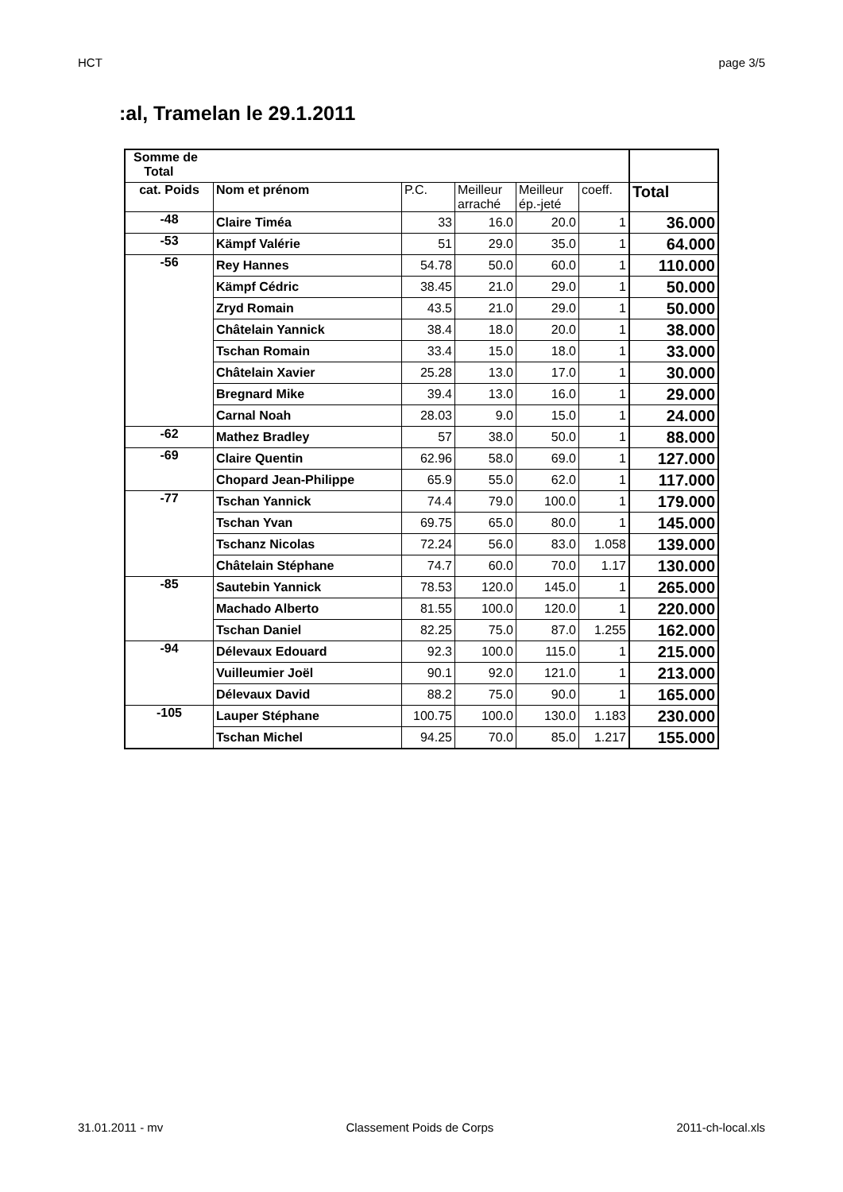HCT page 3/5
:al, Tramelan le 29.1.2011
| Somme de Total | | | | | | |
| --- | --- | --- | --- | --- | --- | --- |
| cat. Poids | Nom et prénom | P.C. | Meilleur arraché | Meilleur ép.-jeté | coeff. | Total |
| -48 | Claire Timéa | 33 | 16.0 | 20.0 | 1 | 36.000 |
| -53 | Kämpf Valérie | 51 | 29.0 | 35.0 | 1 | 64.000 |
| -56 | Rey Hannes | 54.78 | 50.0 | 60.0 | 1 | 110.000 |
| | Kämpf Cédric | 38.45 | 21.0 | 29.0 | 1 | 50.000 |
| | Zryd Romain | 43.5 | 21.0 | 29.0 | 1 | 50.000 |
| | Châtelain Yannick | 38.4 | 18.0 | 20.0 | 1 | 38.000 |
| | Tschan Romain | 33.4 | 15.0 | 18.0 | 1 | 33.000 |
| | Châtelain Xavier | 25.28 | 13.0 | 17.0 | 1 | 30.000 |
| | Bregnard Mike | 39.4 | 13.0 | 16.0 | 1 | 29.000 |
| | Carnal Noah | 28.03 | 9.0 | 15.0 | 1 | 24.000 |
| -62 | Mathez Bradley | 57 | 38.0 | 50.0 | 1 | 88.000 |
| -69 | Claire Quentin | 62.96 | 58.0 | 69.0 | 1 | 127.000 |
| | Chopard Jean-Philippe | 65.9 | 55.0 | 62.0 | 1 | 117.000 |
| -77 | Tschan Yannick | 74.4 | 79.0 | 100.0 | 1 | 179.000 |
| | Tschan Yvan | 69.75 | 65.0 | 80.0 | 1 | 145.000 |
| | Tschanz Nicolas | 72.24 | 56.0 | 83.0 | 1.058 | 139.000 |
| | Châtelain Stéphane | 74.7 | 60.0 | 70.0 | 1.17 | 130.000 |
| -85 | Sautebin Yannick | 78.53 | 120.0 | 145.0 | 1 | 265.000 |
| | Machado Alberto | 81.55 | 100.0 | 120.0 | 1 | 220.000 |
| | Tschan Daniel | 82.25 | 75.0 | 87.0 | 1.255 | 162.000 |
| -94 | Délevaux Edouard | 92.3 | 100.0 | 115.0 | 1 | 215.000 |
| | Vuilleumier Joël | 90.1 | 92.0 | 121.0 | 1 | 213.000 |
| | Délevaux David | 88.2 | 75.0 | 90.0 | 1 | 165.000 |
| -105 | Lauper Stéphane | 100.75 | 100.0 | 130.0 | 1.183 | 230.000 |
| | Tschan Michel | 94.25 | 70.0 | 85.0 | 1.217 | 155.000 |
31.01.2011 - mv Classement Poids de Corps 2011-ch-local.xls